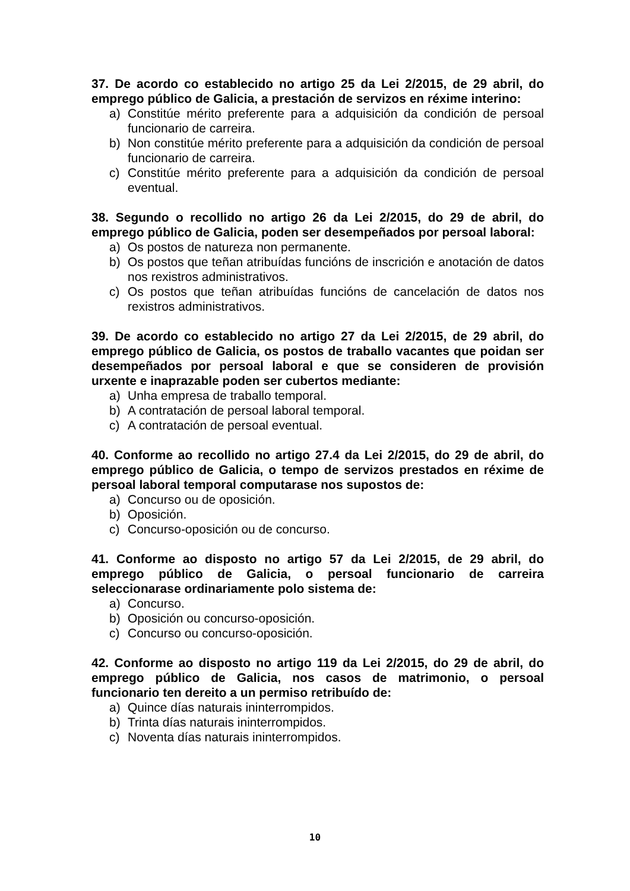37. De acordo co establecido no artigo 25 da Lei 2/2015, de 29 abril, do emprego público de Galicia, a prestación de servizos en réxime interino:
a) Constitúe mérito preferente para a adquisición da condición de persoal funcionario de carreira.
b) Non constitúe mérito preferente para a adquisición da condición de persoal funcionario de carreira.
c) Constitúe mérito preferente para a adquisición da condición de persoal eventual.
38. Segundo o recollido no artigo 26 da Lei 2/2015, do 29 de abril, do emprego público de Galicia, poden ser desempeñados por persoal laboral:
a) Os postos de natureza non permanente.
b) Os postos que teñan atribuídas funcións de inscrición e anotación de datos nos rexistros administrativos.
c) Os postos que teñan atribuídas funcións de cancelación de datos nos rexistros administrativos.
39. De acordo co establecido no artigo 27 da Lei 2/2015, de 29 abril, do emprego público de Galicia, os postos de traballo vacantes que poidan ser desempeñados por persoal laboral e que se consideren de provisión urxente e inaprazable poden ser cubertos mediante:
a) Unha empresa de traballo temporal.
b) A contratación de persoal laboral temporal.
c) A contratación de persoal eventual.
40. Conforme ao recollido no artigo 27.4 da Lei 2/2015, do 29 de abril, do emprego público de Galicia, o tempo de servizos prestados en réxime de persoal laboral temporal computarase nos supostos de:
a) Concurso ou de oposición.
b) Oposición.
c) Concurso-oposición ou de concurso.
41. Conforme ao disposto no artigo 57 da Lei 2/2015, de 29 abril, do emprego público de Galicia, o persoal funcionario de carreira seleccionarase ordinariamente polo sistema de:
a) Concurso.
b) Oposición ou concurso-oposición.
c) Concurso ou concurso-oposición.
42. Conforme ao disposto no artigo 119 da Lei 2/2015, do 29 de abril, do emprego público de Galicia, nos casos de matrimonio, o persoal funcionario ten dereito a un permiso retribuído de:
a) Quince días naturais ininterrompidos.
b) Trinta días naturais ininterrompidos.
c) Noventa días naturais ininterrompidos.
10